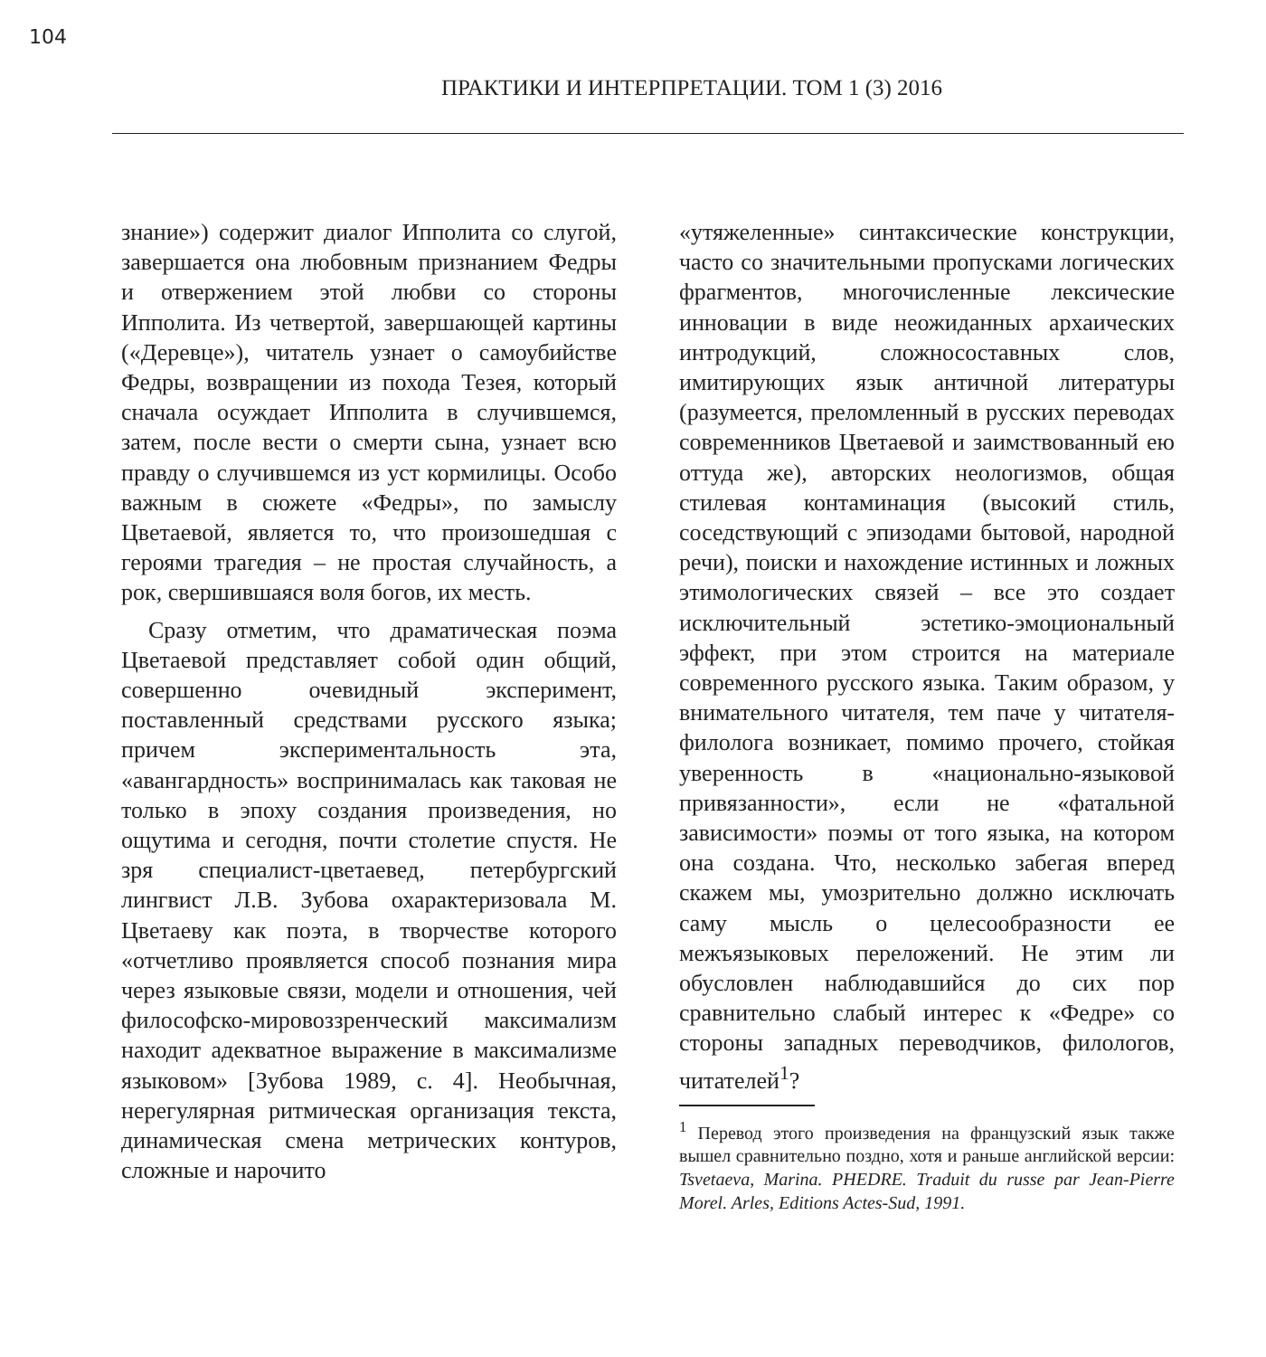104
ПРАКТИКИ И ИНТЕРПРЕТАЦИИ. ТОМ 1 (3) 2016
знание») содержит диалог Ипполита со слугой, завершается она любовным признанием Федры и отвержением этой любви со стороны Ипполита. Из четвертой, завершающей картины («Деревце»), читатель узнает о самоубийстве Федры, возвращении из похода Тезея, который сначала осуждает Ипполита в случившемся, затем, после вести о смерти сына, узнает всю правду о случившемся из уст кормилицы. Особо важным в сюжете «Федры», по замыслу Цветаевой, является то, что произошедшая с героями трагедия – не простая случайность, а рок, свершившаяся воля богов, их месть.
Сразу отметим, что драматическая поэма Цветаевой представляет собой один общий, совершенно очевидный эксперимент, поставленный средствами русского языка; причем экспериментальность эта, «авангардность» воспринималась как таковая не только в эпоху создания произведения, но ощутима и сегодня, почти столетие спустя. Не зря специалист-цветаевед, петербургский лингвист Л.В. Зубова охарактеризовала М. Цветаеву как поэта, в творчестве которого «отчетливо проявляется способ познания мира через языковые связи, модели и отношения, чей философско-мировоззренческий максимализм находит адекватное выражение в максимализме языковом» [Зубова 1989, с. 4]. Необычная, нерегулярная ритмическая организация текста, динамическая смена метрических контуров, сложные и нарочито
«утяжеленные» синтаксические конструкции, часто со значительными пропусками логических фрагментов, многочисленные лексические инновации в виде неожиданных архаических интродукций, сложносоставных слов, имитирующих язык античной литературы (разумеется, преломленный в русских переводах современников Цветаевой и заимствованный ею оттуда же), авторских неологизмов, общая стилевая контаминация (высокий стиль, соседствующий с эпизодами бытовой, народной речи), поиски и нахождение истинных и ложных этимологических связей – все это создает исключительный эстетико-эмоциональный эффект, при этом строится на материале современного русского языка. Таким образом, у внимательного читателя, тем паче у читателя-филолога возникает, помимо прочего, стойкая уверенность в «национально-языковой привязанности», если не «фатальной зависимости» поэмы от того языка, на котором она создана. Что, несколько забегая вперед скажем мы, умозрительно должно исключать саму мысль о целесообразности ее межъязыковых переложений. Не этим ли обусловлен наблюдавшийся до сих пор сравнительно слабый интерес к «Федре» со стороны западных переводчиков, филологов, читателей<sup>1</sup>?
<sup>1</sup> Перевод этого произведения на французский язык также вышел сравнительно поздно, хотя и раньше английской версии: Tsvetaeva, Marina. PHEDRE. Traduit du russe par Jean-Pierre Morel. Arles, Editions Actes-Sud, 1991.